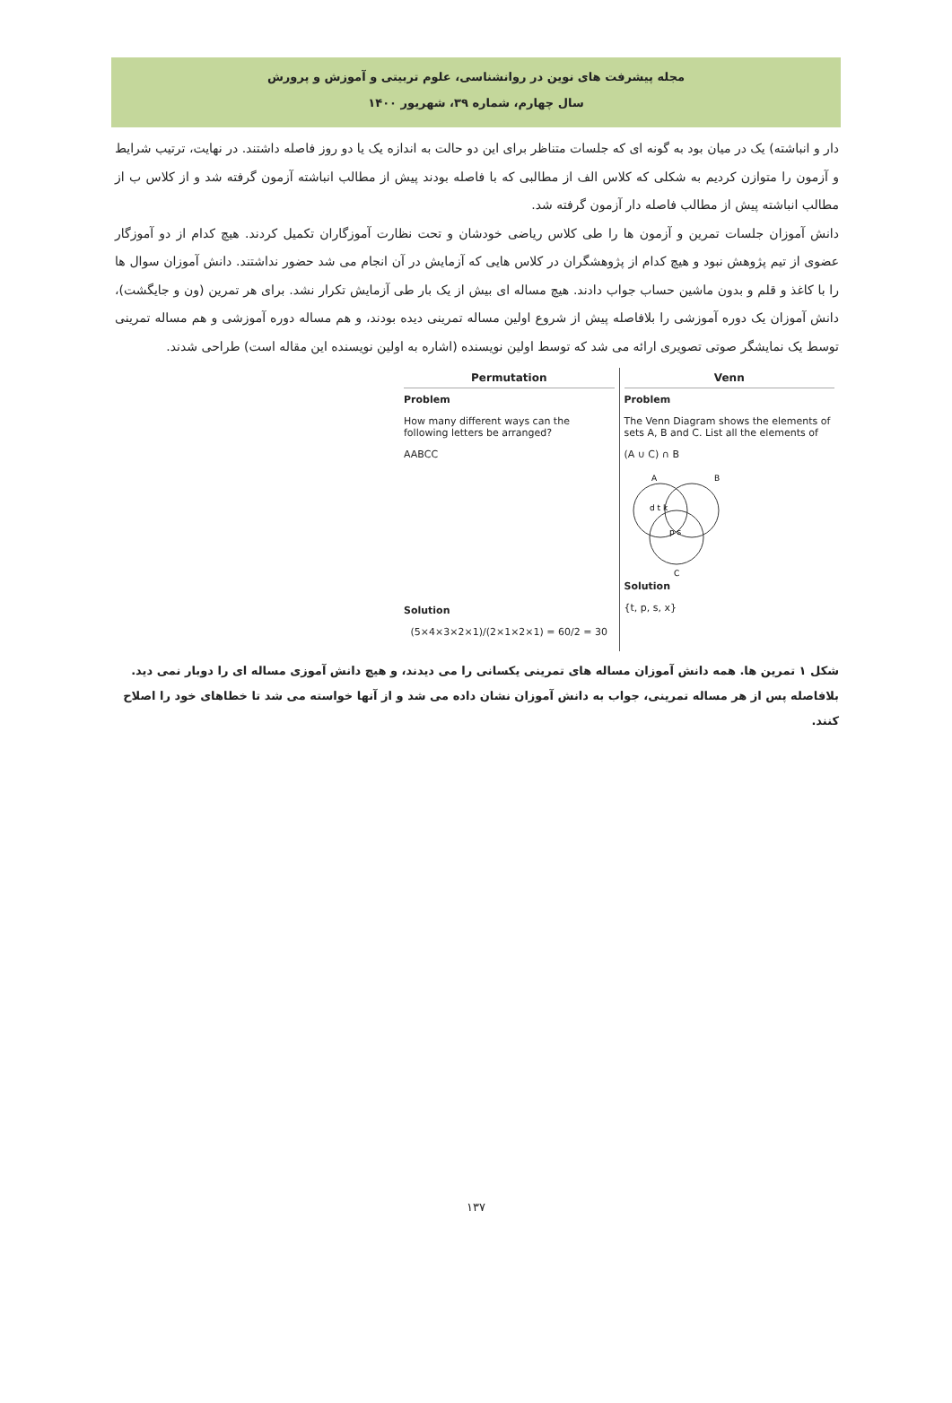مجله پیشرفت های نوین در روانشناسی، علوم تربیتی و آموزش و پرورش
سال چهارم، شماره ۳۹، شهریور ۱۴۰۰
دار و انباشته) یک در میان بود به گونه ای که جلسات متناظر برای این دو حالت به اندازه یک یا دو روز فاصله داشتند. در نهایت، ترتیب شرایط و آزمون را متوازن کردیم به شکلی که کلاس الف از مطالبی که با فاصله بودند پیش از مطالب انباشته آزمون گرفته شد و از کلاس ب از مطالب انباشته پیش از مطالب فاصله دار آزمون گرفته شد.
دانش آموزان جلسات تمرین و آزمون ها را طی کلاس ریاضی خودشان و تحت نظارت آموزگاران تکمیل کردند. هیچ کدام از دو آموزگار عضوی از تیم پژوهش نبود و هیچ کدام از پژوهشگران در کلاس هایی که آزمایش در آن انجام می شد حضور نداشتند. دانش آموزان سوال ها را با کاغذ و قلم و بدون ماشین حساب جواب دادند. هیچ مساله ای بیش از یک بار طی آزمایش تکرار نشد. برای هر تمرین (ون و جایگشت)، دانش آموزان یک دوره آموزشی را بلافاصله پیش از شروع اولین مساله تمرینی دیده بودند، و هم مساله دوره آموزشی و هم مساله تمرینی توسط یک نمایشگر صوتی تصویری ارائه می شد که توسط اولین نویسنده (اشاره به اولین نویسنده این مقاله است) طراحی شدند.
Permutation
Problem
How many different ways can the following letters be arranged?
AABCC
Solution
(5×4×3×2×1)/(2×1×2×1) = 60/2 = 30
Venn
Problem
The Venn Diagram shows the elements of sets A, B and C. List all the elements of
(A ∪ C) ∩ B
A
B
C
d t k
p s
Solution
{t, p, s, x}
شکل ۱ تمرین ها. همه دانش آموزان مساله های تمرینی یکسانی را می دیدند، و هیچ دانش آموزی مساله ای را دوبار نمی دید. بلافاصله پس از هر مساله تمرینی، جواب به دانش آموزان نشان داده می شد و از آنها خواسته می شد تا خطاهای خود را اصلاح کنند.
۱۳۷